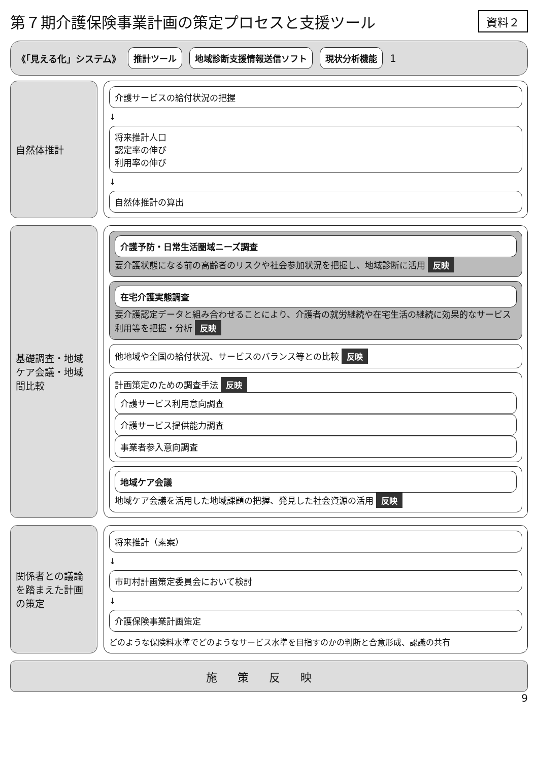第７期介護保険事業計画の策定プロセスと支援ツール
資料２
《「見える化」システム》
推計ツール 地域診断支援情報送信ソフト 現状分析機能
1
自然体推計
介護サービスの給付状況の把握
↓
将来推計人口
認定率の伸び
利用率の伸び
↓
自然体推計の算出
基礎調査・地域ケア会議・地域間比較
介護予防・日常生活圏域ニーズ調査
要介護状態になる前の高齢者のリスクや社会参加状況を把握し、地域診断に活用 反映
在宅介護実態調査
要介護認定データと組み合わせることにより、介護者の就労継続や在宅生活の継続に効果的なサービス利用等を把握・分析 反映
他地域や全国の給付状況、サービスのバランス等との比較 反映
計画策定のための調査手法 反映
介護サービス利用意向調査
介護サービス提供能力調査
事業者参入意向調査
地域ケア会議
地域ケア会議を活用した地域課題の把握、発見した社会資源の活用 反映
関係者との議論を踏まえた計画の策定
将来推計（素案）
↓
市町村計画策定委員会において検討
↓
介護保険事業計画策定
どのような保険料水準でどのようなサービス水準を目指すのかの判断と合意形成、認識の共有
施策反映
9